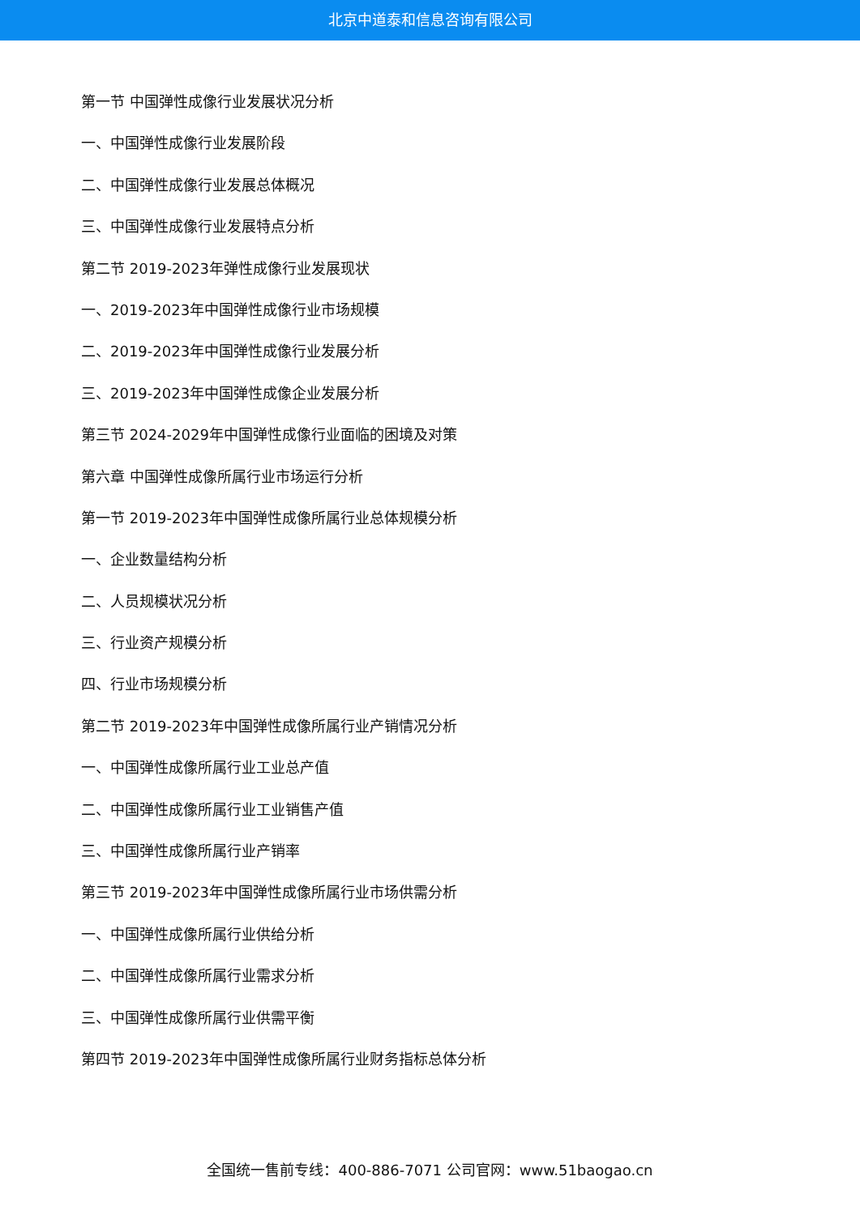北京中道泰和信息咨询有限公司
第一节 中国弹性成像行业发展状况分析
一、中国弹性成像行业发展阶段
二、中国弹性成像行业发展总体概况
三、中国弹性成像行业发展特点分析
第二节 2019-2023年弹性成像行业发展现状
一、2019-2023年中国弹性成像行业市场规模
二、2019-2023年中国弹性成像行业发展分析
三、2019-2023年中国弹性成像企业发展分析
第三节 2024-2029年中国弹性成像行业面临的困境及对策
第六章 中国弹性成像所属行业市场运行分析
第一节 2019-2023年中国弹性成像所属行业总体规模分析
一、企业数量结构分析
二、人员规模状况分析
三、行业资产规模分析
四、行业市场规模分析
第二节 2019-2023年中国弹性成像所属行业产销情况分析
一、中国弹性成像所属行业工业总产值
二、中国弹性成像所属行业工业销售产值
三、中国弹性成像所属行业产销率
第三节 2019-2023年中国弹性成像所属行业市场供需分析
一、中国弹性成像所属行业供给分析
二、中国弹性成像所属行业需求分析
三、中国弹性成像所属行业供需平衡
第四节 2019-2023年中国弹性成像所属行业财务指标总体分析
全国统一售前专线：400-886-7071 公司官网：www.51baogao.cn